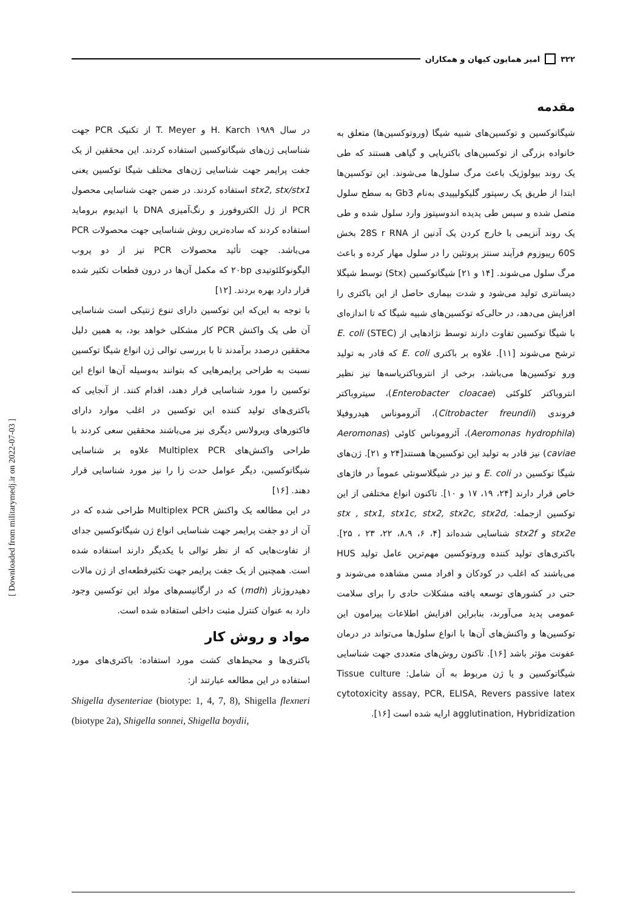۳۲۲ امیر همایون کیهان و همکاران
مقدمه
شیگاتوکسین و توکسین‌های شبیه شیگا (وروتوکسین‌ها) متعلق به خانواده بزرگی از توکسین‌های باکتریایی و گیاهی هستند که طی یک روند بیولوژیک باعث مرگ سلول‌ها می‌شوند. این توکسین‌ها ابتدا از طریق یک رسپتور گلیکولیپیدی به‌نام Gb3 به سطح سلول متصل شده و سپس طی پدیده اندوسیتوز وارد سلول شده و طی یک روند آنزیمی با خارج کردن یک آدنین از 28S r RNA بخش 60S ریبوزوم فرآیند سنتز پروتئین را در سلول مهار کرده و باعث مرگ سلول می‌شوند. [۱۴ و ۲۱] شیگاتوکسین (Stx) توسط شیگلا دیسانتری تولید می‌شود و شدت بیماری حاصل از این باکتری را افزایش می‌دهد، در حالی‌که توکسین‌های شبیه شیگا که تا اندازه‌ای با شیگا توکسین تفاوت دارند توسط نژادهایی از E. coli (STEC) ترشح می‌شوند [۱۱]. علاوه بر باکتری E. coli که قادر به تولید ورو توکسین‌ها می‌باشد، برخی از انتروباکتریاسه‌ها نیز نظیر انتروباکتر کلوکئی (Enterobacter cloacae)، سیتروباکتر فروندی (Citrobacter freundii)، آئروموناس هیدروفیلا (Aeromonas hydrophila)، آئروموناس کاوئی (Aeromonas caviae) نیز قادر به تولید این توکسین‌ها هستند[۲۴ و ۲۱]. ژن‌های شیگا توکسین در E. coli و نیز در شیگلاسونئی عموماً در فاژهای خاص قرار دارند [۲۴، ۱۹، ۱۷ و ۱۰]. تاکنون انواع مختلفی از این توکسین ازجمله: stx , stx1, stx1c, stx2, stx2c, stx2d, stx2e و stx2f شناسایی شده‌اند [۴، ۶، ۸،۹، ۲۲، ۲۳ ، ۲۵]. باکتری‌های تولید کننده وروتوکسین مهم‌ترین عامل تولید HUS می‌باشند که اغلب در کودکان و افراد مسن مشاهده می‌شوند و حتی در کشورهای توسعه یافته مشکلات حادی را برای سلامت عمومی پدید می‌آورند، بنابراین افزایش اطلاعات پیرامون این توکسین‌ها و واکنش‌های آن‌ها با انواع سلول‌ها می‌تواند در درمان عفونت مؤثر باشد [۱۶]. تاکنون روش‌های متعددی جهت شناسایی شیگاتوکسین و یا ژن مربوط به آن شامل: Tissue culture cytotoxicity assay, PCR, ELISA, Revers passive latex agglutination, Hybridization ارایه شده است [۱۶].
در سال ۱۹۸۹ H. Karch و T. Meyer از تکنیک PCR جهت شناسایی ژن‌های شیگاتوکسین استفاده کردند. این محققین از یک جفت پرایمر جهت شناسایی ژن‌های مختلف شیگا توکسین یعنی stx2, stx/stx1 استفاده کردند. در ضمن جهت شناسایی محصول PCR از ژل الکتروفورز و رنگ‌آمیزی DNA با اتیدیوم بروماید استفاده کردند که ساده‌ترین روش شناسایی جهت محصولات PCR می‌باشد. جهت تأئید محصولات PCR نیز از دو پروب الیگونوکلئوتیدی ۲۰bp که مکمل آن‌ها در درون قطعات تکثیر شده قرار دارد بهره بردند. [۱۲]
با توجه به این‌که این توکسین دارای تنوع ژنتیکی است شناسایی آن طی یک واکنش PCR کار مشکلی خواهد بود، به همین دلیل محققین درصدد برآمدند تا با بررسی توالی ژن انواع شیگا توکسین نسبت به طراحی پرایمرهایی که بتوانند به‌وسیله آن‌ها انواع این توکسین را مورد شناسایی قرار دهند، اقدام کنند. از آنجایی که باکتری‌های تولید کننده این توکسین در اغلب موارد دارای فاکتورهای ویرولانس دیگری نیز می‌باشند محققین سعی کردند با طراحی واکنش‌های Multiplex PCR علاوه بر شناسایی شیگاتوکسین، دیگر عوامل حدت زا را نیز مورد شناسایی قرار دهند. [۱۶]
در این مطالعه یک واکنش Multiplex PCR طراحی شده که در آن از دو جفت پرایمر جهت شناسایی انواع ژن شیگاتوکسین جدای از تفاوت‌هایی که از نظر توالی با یکدیگر دارند استفاده شده است. همچنین از یک جفت پرایمر جهت تکثیرقطعه‌ای از ژن مالات دهیدروژناز (mdh) که در ارگانیسم‌های مولد این توکسین وجود دارد به عنوان کنترل مثبت داخلی استفاده شده است.
مواد و روش کار
باکتری‌ها و محیط‌های کشت مورد استفاده: باکتری‌های مورد استفاده در این مطالعه عبارتند از:
Shigella dysenteriae (biotype: 1, 4, 7, 8), Shigella flexneri (biotype 2a), Shigella sonnei, Shigella boydii,
[ Downloaded from militarymedj.ir on 2022-07-03 ]